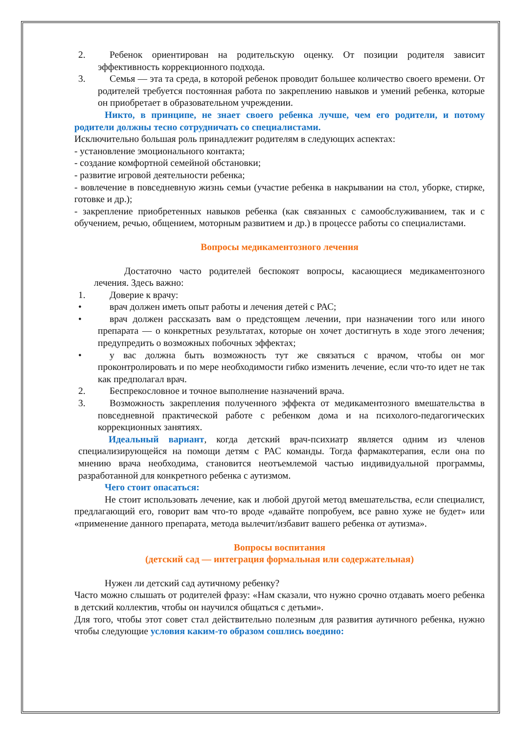2. Ребенок ориентирован на родительскую оценку. От позиции родителя зависит эффективность коррекционного подхода.
3. Семья — эта та среда, в которой ребенок проводит большее количество своего времени. От родителей требуется постоянная работа по закреплению навыков и умений ребенка, которые он приобретает в образовательном учреждении.
Никто, в принципе, не знает своего ребенка лучше, чем его родители, и потому родители должны тесно сотрудничать со специалистами.
Исключительно большая роль принадлежит родителям в следующих аспектах:
- установление эмоционального контакта;
- создание комфортной семейной обстановки;
- развитие игровой деятельности ребенка;
- вовлечение в повседневную жизнь семьи (участие ребенка в накрывании на стол, уборке, стирке, готовке и др.);
- закрепление приобретенных навыков ребенка (как связанных с самообслуживанием, так и с обучением, речью, общением, моторным развитием и др.) в процессе работы со специалистами.
Вопросы медикаментозного лечения
Достаточно часто родителей беспокоят вопросы, касающиеся медикаментозного лечения. Здесь важно:
1. Доверие к врачу:
• врач должен иметь опыт работы и лечения детей с РАС;
• врач должен рассказать вам о предстоящем лечении, при назначении того или иного препарата — о конкретных результатах, которые он хочет достигнуть в ходе этого лечения; предупредить о возможных побочных эффектах;
• у вас должна быть возможность тут же связаться с врачом, чтобы он мог проконтролировать и по мере необходимости гибко изменить лечение, если что-то идет не так как предполагал врач.
2. Беспрекословное и точное выполнение назначений врача.
3. Возможность закрепления полученного эффекта от медикаментозного вмешательства в повседневной практической работе с ребенком дома и на психолого-педагогических коррекционных занятиях.
Идеальный вариант, когда детский врач-психиатр является одним из членов специализирующейся на помощи детям с РАС команды. Тогда фармакотерапия, если она по мнению врача необходима, становится неотъемлемой частью индивидуальной программы, разработанной для конкретного ребенка с аутизмом.
Чего стоит опасаться:
Не стоит использовать лечение, как и любой другой метод вмешательства, если специалист, предлагающий его, говорит вам что-то вроде «давайте попробуем, все равно хуже не будет» или «применение данного препарата, метода вылечит/избавит вашего ребенка от аутизма».
Вопросы воспитания
(детский сад — интеграция формальная или содержательная)
Нужен ли детский сад аутичному ребенку?
Часто можно слышать от родителей фразу: «Нам сказали, что нужно срочно отдавать моего ребенка в детский коллектив, чтобы он научился общаться с детьми».
Для того, чтобы этот совет стал действительно полезным для развития аутичного ребенка, нужно чтобы следующие условия каким-то образом сошлись воедино: